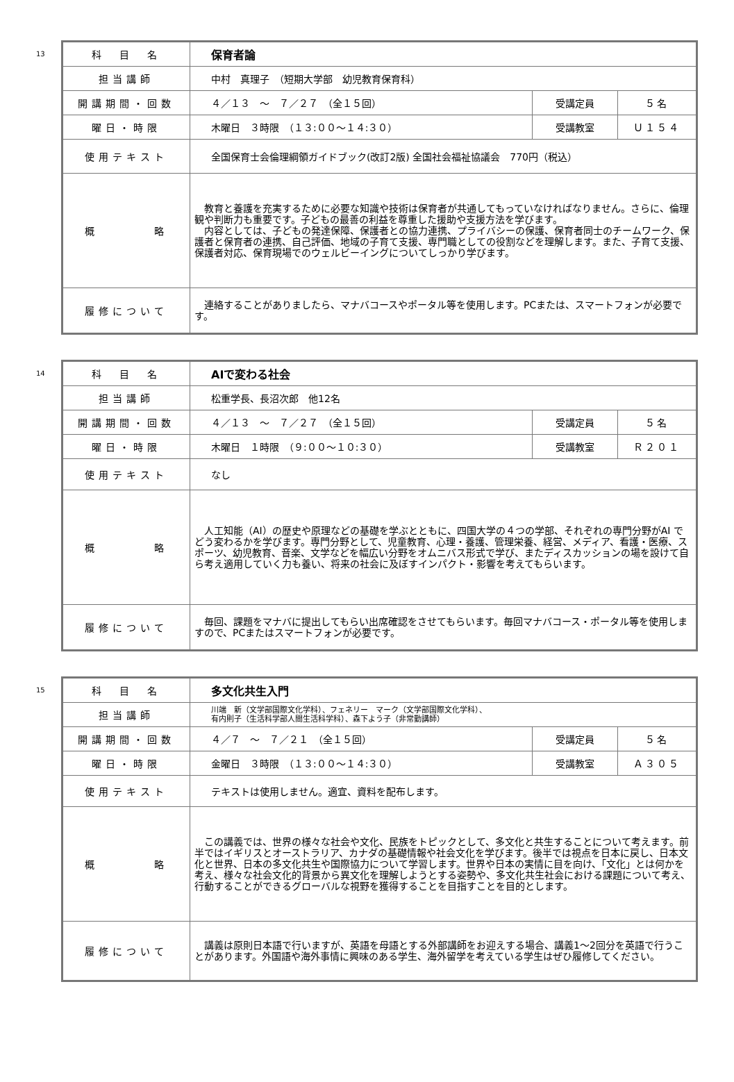13
| 科 目 名 | 保育者論 | | |
| 担当講師 | 中村 真理子 （短期大学部 幼児教育保育科） | | |
| 開講期間・回数 | ４／１３ ～ ７／２７ （全１５回） | 受講定員 | ５名 |
| 曜日・時限 | 木曜日 ３時限 （１３:００～１４:３０） | 受講教室 | Ｕ１５４ |
| 使用テキスト | 全国保育士会倫理綱領ガイドブック(改訂2版) 全国社会福祉協議会 770円（税込） | | |
| 概 略 | 教育と養護を充実するために必要な知識や技術は保育者が共通してもっていなければなりません。さらに、倫理観や判断力も重要です。子どもの最善の利益を尊重した援助や支援方法を学びます。 内容としては、子どもの発達保障、保護者との協力連携、プライバシーの保護、保育者同士のチームワーク、保護者と保育者の連携、自己評価、地域の子育て支援、専門職としての役割などを理解します。また、子育て支援、保護者対応、保育現場でのウェルビーイングについてしっかり学びます。 | | |
| 履修について | 連絡することがありましたら、マナバコースやポータル等を使用します。PCまたは、スマートフォンが必要です。 | | |
14
| 科 目 名 | AIで変わる社会 | | |
| 担当講師 | 松重学長、長沼次郎 他12名 | | |
| 開講期間・回数 | ４／１３ ～ ７／２７ （全１５回） | 受講定員 | ５名 |
| 曜日・時限 | 木曜日 １時限 （９:００～１０:３０） | 受講教室 | Ｒ２０１ |
| 使用テキスト | なし | | |
| 概 略 | 人工知能（AI）の歴史や原理などの基礎を学ぶとともに、四国大学の４つの学部、それぞれの専門分野がAI でどう変わるかを学びます。専門分野として、児童教育、心理・養護、管理栄養、経営、メディア、看護・医療、スポーツ、幼児教育、音楽、文学などを幅広い分野をオムニバス形式で学び、またディスカッションの場を設けて自ら考え適用していく力も養い、将来の社会に及ぼすインパクト・影響を考えてもらいます。 | | |
| 履修について | 毎回、課題をマナバに提出してもらい出席確認をさせてもらいます。毎回マナバコース・ポータル等を使用しますので、PCまたはスマートフォンが必要です。 | | |
15
| 科 目 名 | 多文化共生入門 | | |
| 担当講師 | 川端 新（文学部国際文化学科）、フェネリー マーク（文学部国際文化学科）、 有内則子（生活科学部人間生活科学科）、森下よう子（非常勤講師） | | |
| 開講期間・回数 | ４／７ ～ ７／２１ （全１５回） | 受講定員 | ５名 |
| 曜日・時限 | 金曜日 ３時限 （１３:００～１４:３０） | 受講教室 | Ａ３０５ |
| 使用テキスト | テキストは使用しません。適宜、資料を配布します。 | | |
| 概 略 | この講義では、世界の様々な社会や文化、民族をトピックとして、多文化と共生することについて考えます。前半ではイギリスとオーストラリア、カナダの基礎情報や社会文化を学びます。後半では視点を日本に戻し、日本文化と世界、日本の多文化共生や国際協力について学習します。世界や日本の実情に目を向け、「文化」とは何かを考え、様々な社会文化的背景から異文化を理解しようとする姿勢や、多文化共生社会における課題について考え、行動することができるグローバルな視野を獲得することを目指すことを目的とします。 | | |
| 履修について | 講義は原則日本語で行いますが、英語を母語とする外部講師をお迎えする場合、講義1～2回分を英語で行うことがあります。外国語や海外事情に興味のある学生、海外留学を考えている学生はぜひ履修してください。 | | |